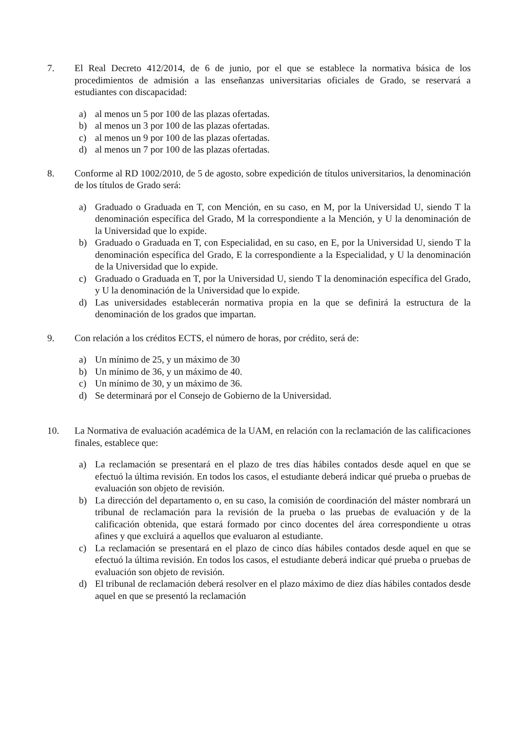7. El Real Decreto 412/2014, de 6 de junio, por el que se establece la normativa básica de los procedimientos de admisión a las enseñanzas universitarias oficiales de Grado, se reservará a estudiantes con discapacidad:
a) al menos un 5 por 100 de las plazas ofertadas.
b) al menos un 3 por 100 de las plazas ofertadas.
c) al menos un 9 por 100 de las plazas ofertadas.
d) al menos un 7 por 100 de las plazas ofertadas.
8. Conforme al RD 1002/2010, de 5 de agosto, sobre expedición de títulos universitarios, la denominación de los títulos de Grado será:
a) Graduado o Graduada en T, con Mención, en su caso, en M, por la Universidad U, siendo T la denominación específica del Grado, M la correspondiente a la Mención, y U la denominación de la Universidad que lo expide.
b) Graduado o Graduada en T, con Especialidad, en su caso, en E, por la Universidad U, siendo T la denominación específica del Grado, E la correspondiente a la Especialidad, y U la denominación de la Universidad que lo expide.
c) Graduado o Graduada en T, por la Universidad U, siendo T la denominación específica del Grado, y U la denominación de la Universidad que lo expide.
d) Las universidades establecerán normativa propia en la que se definirá la estructura de la denominación de los grados que impartan.
9. Con relación a los créditos ECTS, el número de horas, por crédito, será de:
a) Un mínimo de 25, y un máximo de 30
b) Un mínimo de 36, y un máximo de 40.
c) Un mínimo de 30, y un máximo de 36.
d) Se determinará por el Consejo de Gobierno de la Universidad.
10. La Normativa de evaluación académica de la UAM, en relación con la reclamación de las calificaciones finales, establece que:
a) La reclamación se presentará en el plazo de tres días hábiles contados desde aquel en que se efectuó la última revisión. En todos los casos, el estudiante deberá indicar qué prueba o pruebas de evaluación son objeto de revisión.
b) La dirección del departamento o, en su caso, la comisión de coordinación del máster nombrará un tribunal de reclamación para la revisión de la prueba o las pruebas de evaluación y de la calificación obtenida, que estará formado por cinco docentes del área correspondiente u otras afines y que excluirá a aquellos que evaluaron al estudiante.
c) La reclamación se presentará en el plazo de cinco días hábiles contados desde aquel en que se efectuó la última revisión. En todos los casos, el estudiante deberá indicar qué prueba o pruebas de evaluación son objeto de revisión.
d) El tribunal de reclamación deberá resolver en el plazo máximo de diez días hábiles contados desde aquel en que se presentó la reclamación